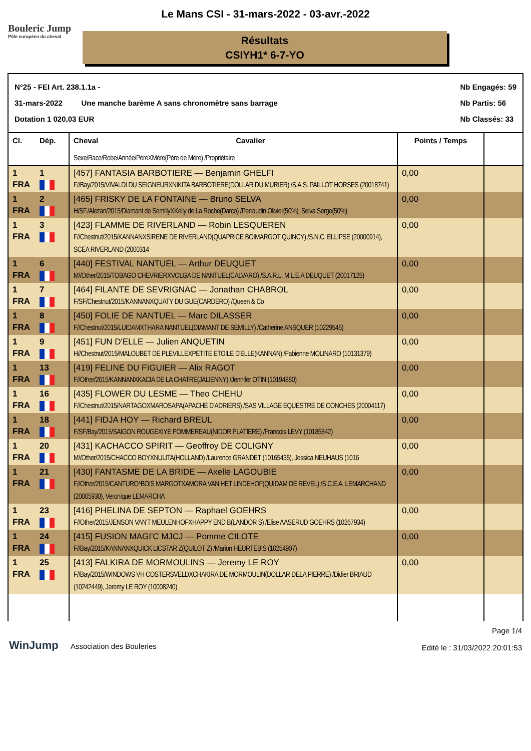Le Mans CSI - 31-mars-2022 - 03-avr.-2022
Bouleric Jump
Pôle européen du cheval
Résultats
CSIYH1* 6-7-YO
N°25 - FEI Art. 238.1.1a -
31-mars-2022 Une manche barème A sans chronomètre sans barrage
Dotation 1 020,03 EUR
Nb Engagés: 59
Nb Partis: 56
Nb Classés: 33
| Cl. | Dép. | Cheval Cavalier Sexe/Race/Robe/Année/PèreXMère(Père de Mère) /Propriétaire | Points / Temps | |
| --- | --- | --- | --- | --- |
| 1 FRA | 1 | [457] FANTASIA BARBOTIERE — Benjamin GHELFI F//Bay/2015/VIVALDI DU SEIGNEURXNIKITA BARBOTIERE(DOLLAR DU MURIER) /S.A.S. PAILLOT HORSES (20018741) | 0,00 | |
| 1 FRA | 2 | [465] FRISKY DE LA FONTAINE — Bruno SELVA H/SF./Alezan/2015/Diamant de SemillyXKelly de La Roche(Darco) /Perraudin Olivier(50%), Selva Serge(50%) | 0,00 | |
| 1 FRA | 3 | [423] FLAMME DE RIVERLAND — Robin LESQUEREN F//Chestnut/2015/KANNANXSIRENE DE RIVERLAND(QUAPRICE BOIMARGOT QUINCY) /S.N.C. ELLIPSE (20000914), SCEA RIVERLAND (2000314 | 0,00 | |
| 1 FRA | 6 | [440] FESTIVAL NANTUEL — Arthur DEUQUET M//Other/2015/TOBAGO CHEVRIERXVOLGA DE NANTUEL(CALVARO) /S.A.R.L. M.L.E.A DEUQUET (20017125) | 0,00 | |
| 1 FRA | 7 | [464] FILANTE DE SEVRIGNAC — Jonathan CHABROL F/SF/Chestnut/2015/KANNANXQUATY DU GUE(CARDERO) /Queen & Co | 0,00 | |
| 1 FRA | 8 | [450] FOLIE DE NANTUEL — Marc DILASSER F//Chestnut/2015/LUIDAMXTHARA NANTUEL(DIAMANT DE SEMILLY) /Catherine ANSQUER (10229545) | 0,00 | |
| 1 FRA | 9 | [451] FUN D'ELLE — Julien ANQUETIN H//Chestnut/2015/MALOUBET DE PLEVILLEXPETITE ETOILE D'ELLE(KANNAN) /Fabienne MOLINARO (10131379) | 0,00 | |
| 1 FRA | 13 | [419] FELINE DU FIGUIER — Alix RAGOT F//Other/2015/KANNANXKACIA DE LA CHATRE(JALIENNY) /Jennifer OTIN (10194880) | 0,00 | |
| 1 FRA | 16 | [435] FLOWER DU LESME — Theo CHEHU F//Chestnut/2015/NARTAGOXMAROSAPA(APACHE D'ADRIERS) /SAS VILLAGE EQUESTRE DE CONCHES (20004117) | 0,00 | |
| 1 FRA | 18 | [441] FIDJA HOY — Richard BREUL F/SF/Bay/2015/SAIGON ROUGEXIYE POMMEREAU(NIDOR PLATIERE) /Francois LEVY (10185842) | 0,00 | |
| 1 FRA | 20 | [431] KACHACCO SPIRIT — Geoffroy DE COLIGNY M//Other/2015/CHACCO BOYXNULITA(HOLLAND) /Laurence GRANDET (10165435), Jessica NEUHAUS (1016 | 0,00 | |
| 1 FRA | 21 | [430] FANTASME DE LA BRIDE — Axelle LAGOUBIE F//Other/2015/CANTURO*BOIS MARGOTXAMORA VAN HET LINDEHOF(QUIDAM DE REVEL) /S.C.E.A. LEMARCHAND (20005930), Veronique LEMARCHA | 0,00 | |
| 1 FRA | 23 | [416] PHELINA DE SEPTON — Raphael GOEHRS F//Other/2015/JENSON VAN'T MEULENHOFXHAPPY END B(LANDOR S) /Elise AASERUD GOEHRS (10267934) | 0,00 | |
| 1 FRA | 24 | [415] FUSION MAGI'C MJCJ — Pomme CILOTE F//Bay/2015/KANNANXQUICK LICSTAR Z(QUILOT Z) /Marion HEURTEBIS (10254907) | 0,00 | |
| 1 FRA | 25 | [413] FALKIRA DE MORMOULINS — Jeremy LE ROY F//Bay/2015/WINDOWS VH COSTERSVELDXCHAKIRA DE MORMOULIN(DOLLAR DELA PIERRE) /Didier BRIAUD (10242449), Jeremy LE ROY (10008240) | 0,00 | |
WinJump Association des Bouleries
Page 1/4
Edité le : 31/03/2022 20:01:53